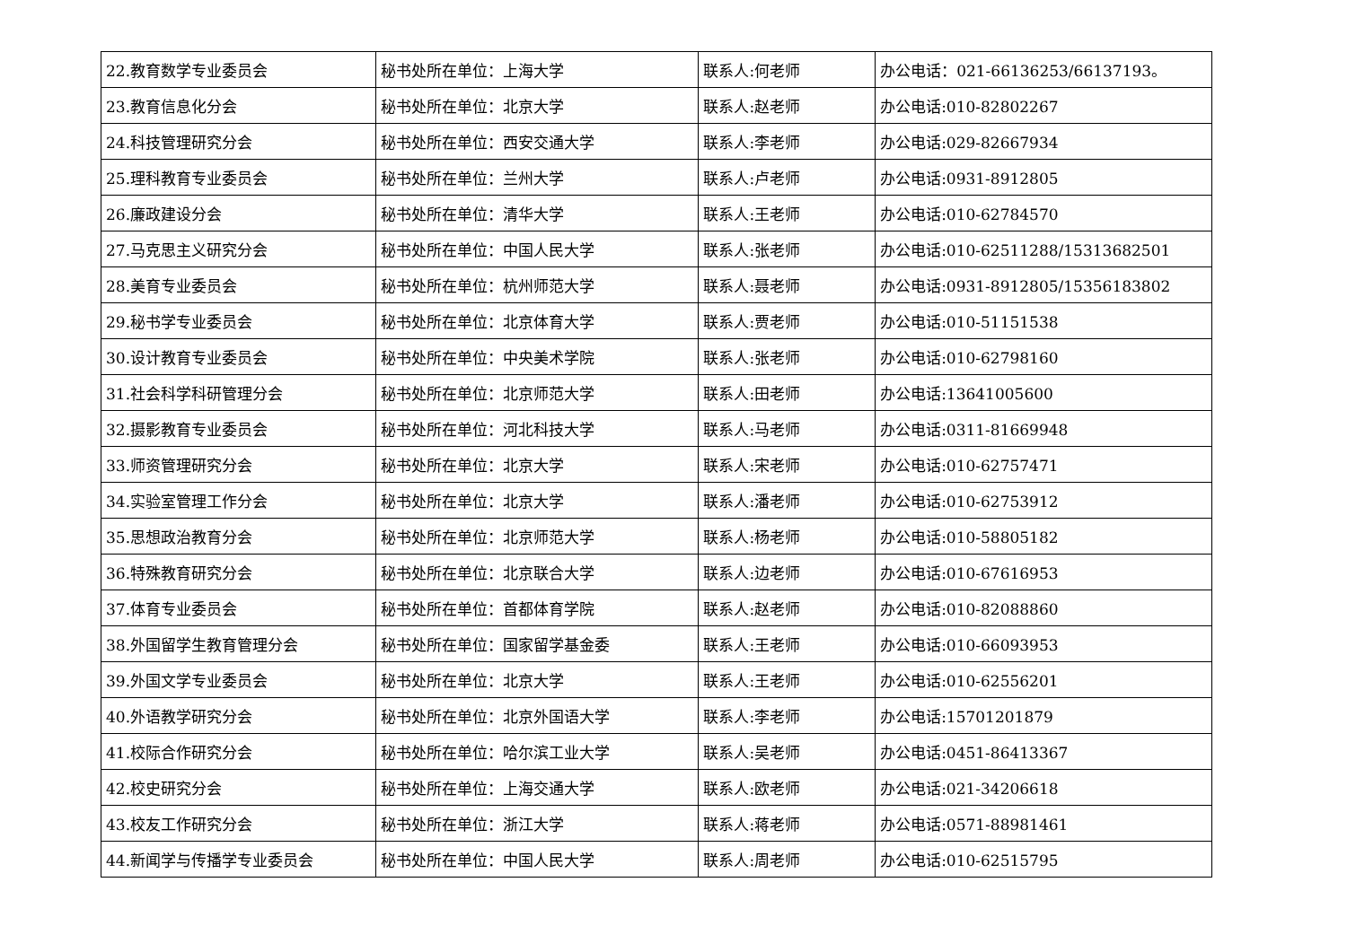| 22.教育数学专业委员会 | 秘书处所在单位：上海大学 | 联系人:何老师 | 办公电话：021-66136253/66137193。 |
| 23.教育信息化分会 | 秘书处所在单位：北京大学 | 联系人:赵老师 | 办公电话:010-82802267 |
| 24.科技管理研究分会 | 秘书处所在单位：西安交通大学 | 联系人:李老师 | 办公电话:029-82667934 |
| 25.理科教育专业委员会 | 秘书处所在单位：兰州大学 | 联系人:卢老师 | 办公电话:0931-8912805 |
| 26.廉政建设分会 | 秘书处所在单位：清华大学 | 联系人:王老师 | 办公电话:010-62784570 |
| 27.马克思主义研究分会 | 秘书处所在单位：中国人民大学 | 联系人:张老师 | 办公电话:010-62511288/15313682501 |
| 28.美育专业委员会 | 秘书处所在单位：杭州师范大学 | 联系人:聂老师 | 办公电话:0931-8912805/15356183802 |
| 29.秘书学专业委员会 | 秘书处所在单位：北京体育大学 | 联系人:贾老师 | 办公电话:010-51151538 |
| 30.设计教育专业委员会 | 秘书处所在单位：中央美术学院 | 联系人:张老师 | 办公电话:010-62798160 |
| 31.社会科学科研管理分会 | 秘书处所在单位：北京师范大学 | 联系人:田老师 | 办公电话:13641005600 |
| 32.摄影教育专业委员会 | 秘书处所在单位：河北科技大学 | 联系人:马老师 | 办公电话:0311-81669948 |
| 33.师资管理研究分会 | 秘书处所在单位：北京大学 | 联系人:宋老师 | 办公电话:010-62757471 |
| 34.实验室管理工作分会 | 秘书处所在单位：北京大学 | 联系人:潘老师 | 办公电话:010-62753912 |
| 35.思想政治教育分会 | 秘书处所在单位：北京师范大学 | 联系人:杨老师 | 办公电话:010-58805182 |
| 36.特殊教育研究分会 | 秘书处所在单位：北京联合大学 | 联系人:边老师 | 办公电话:010-67616953 |
| 37.体育专业委员会 | 秘书处所在单位：首都体育学院 | 联系人:赵老师 | 办公电话:010-82088860 |
| 38.外国留学生教育管理分会 | 秘书处所在单位：国家留学基金委 | 联系人:王老师 | 办公电话:010-66093953 |
| 39.外国文学专业委员会 | 秘书处所在单位：北京大学 | 联系人:王老师 | 办公电话:010-62556201 |
| 40.外语教学研究分会 | 秘书处所在单位：北京外国语大学 | 联系人:李老师 | 办公电话:15701201879 |
| 41.校际合作研究分会 | 秘书处所在单位：哈尔滨工业大学 | 联系人:吴老师 | 办公电话:0451-86413367 |
| 42.校史研究分会 | 秘书处所在单位：上海交通大学 | 联系人:欧老师 | 办公电话:021-34206618 |
| 43.校友工作研究分会 | 秘书处所在单位：浙江大学 | 联系人:蒋老师 | 办公电话:0571-88981461 |
| 44.新闻学与传播学专业委员会 | 秘书处所在单位：中国人民大学 | 联系人:周老师 | 办公电话:010-62515795 |